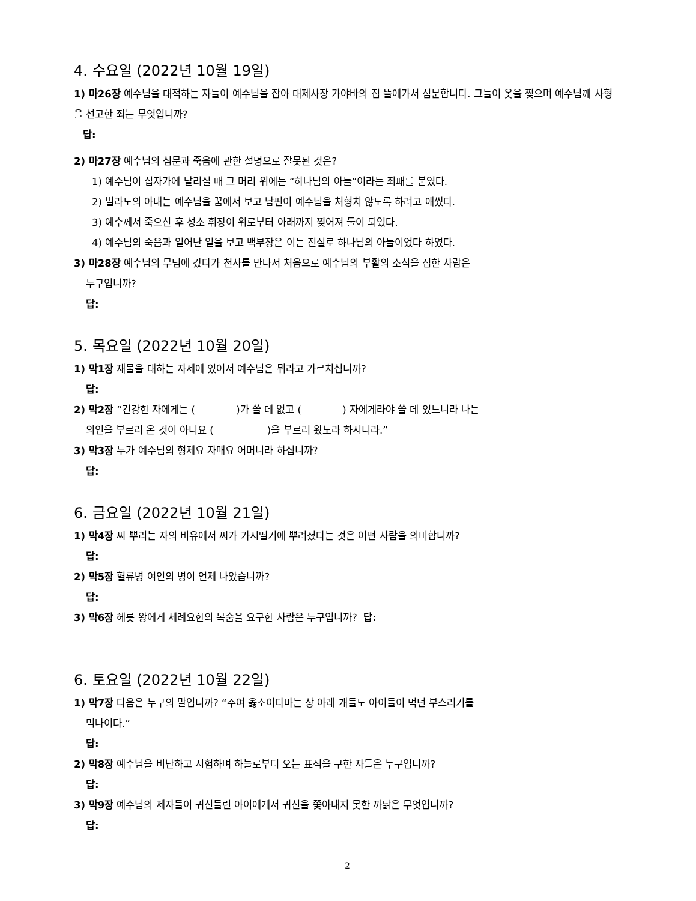4. 수요일 (2022년 10월 19일)
1) 마26장 예수님을 대적하는 자들이 예수님을 잡아 대제사장 가야바의 집 뜰에가서 심문합니다. 그들이 옷을 찢으며 예수님께 사형을 선고한 죄는 무엇입니까?
답:
2) 마27장 예수님의 심문과 죽음에 관한 설명으로 잘못된 것은?
1) 예수님이 십자가에 달리실 때 그 머리 위에는 “하나님의 아들”이라는 죄패를 붙였다.
2) 빌라도의 아내는 예수님을 꿈에서 보고 남편이 예수님을 처형치 않도록 하려고 애썼다.
3) 예수께서 죽으신 후 성소 휘장이 위로부터 아래까지 찢어져 둘이 되었다.
4) 예수님의 죽음과 일어난 일을 보고 백부장은 이는 진실로 하나님의 아들이었다 하였다.
3) 마28장 예수님의 무덤에 갔다가 천사를 만나서 처음으로 예수님의 부활의 소식을 접한 사람은
누구입니까?
답:
5. 목요일 (2022년 10월 20일)
1) 막1장 재물을 대하는 자세에 있어서 예수님은 뭐라고 가르치십니까?
답:
2) 막2장 “건강한 자에게는 ( )가 쓸 데 없고 ( ) 자에게라야 쓸 데 있느니라 나는
의인을 부르러 온 것이 아니요 ( )을 부르러 왔노라 하시니라.”
3) 막3장 누가 예수님의 형제요 자매요 어머니라 하십니까?
답:
6. 금요일 (2022년 10월 21일)
1) 막4장 씨 뿌리는 자의 비유에서 씨가 가시떨기에 뿌려졌다는 것은 어떤 사람을 의미합니까?
답:
2) 막5장 혈류병 여인의 병이 언제 나았습니까?
답:
3) 막6장 헤롯 왕에게 세례요한의 목숨을 요구한 사람은 누구입니까? 답:
6. 토요일 (2022년 10월 22일)
1) 막7장 다음은 누구의 말입니까? “주여 옳소이다마는 상 아래 개들도 아이들이 먹던 부스러기를
먹나이다.”
답:
2) 막8장 예수님을 비난하고 시험하며 하늘로부터 오는 표적을 구한 자들은 누구입니까?
답:
3) 막9장 예수님의 제자들이 귀신들린 아이에게서 귀신을 쫓아내지 못한 까닭은 무엇입니까?
답:
2